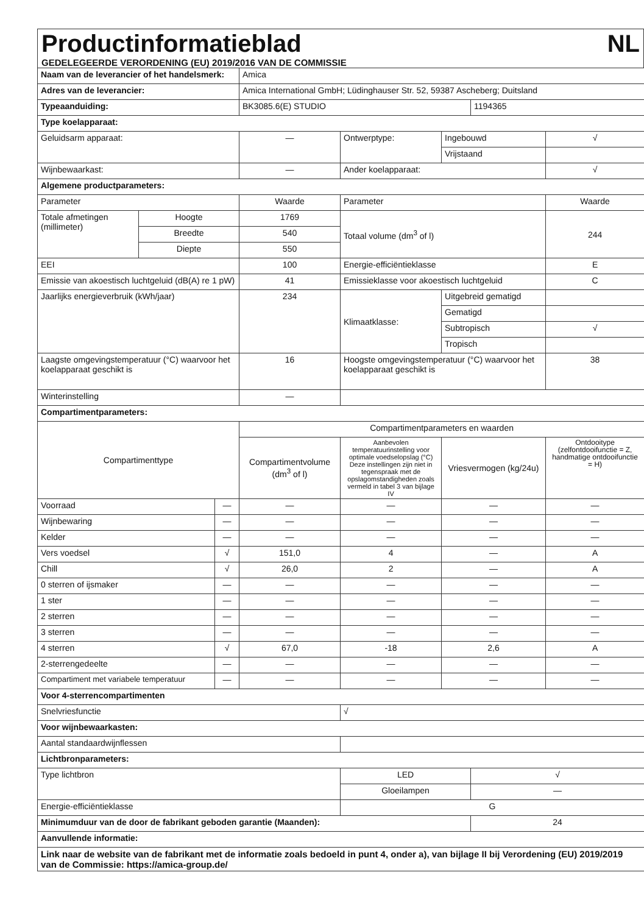Productinformatieblad
NL
GEDELEGEERDE VERORDENING (EU) 2019/2016 VAN DE COMMISSIE
| Naam van de leverancier of het handelsmerk: | | | Amica | | | | |
| Adres van de leverancier: | | | Amica International GmbH; Lüdinghauser Str. 52, 59387 Ascheberg; Duitsland | | | | |
| Typeaanduiding: | | | BK3085.6(E) STUDIO | | | 1194365 | |
| Type koelapparaat: | | | | | | | |
| Geluidsarm apparaat: | | | — | Ontwerptype: | Ingebouwd | | √ |
| | | | | | Vrijstaand | | |
| Wijnbewaarkast: | | | — | Ander koelapparaat: | | | √ |
| Algemene productparameters: | | | | | | | |
| Parameter | | | Waarde | Parameter | | | Waarde |
| Totale afmetingen (millimeter) | Hoogte | | 1769 | Totaal volume (dm<sup>3</sup> of l) | | | 244 |
| | Breedte | | 540 | | | | |
| | Diepte | | 550 | | | | |
| EEI | | | 100 | Energie-efficiëntieklasse | | | E |
| Emissie van akoestisch luchtgeluid (dB(A) re 1 pW) | | | 41 | Emissieklasse voor akoestisch luchtgeluid | | | C |
| Jaarlijks energieverbruik (kWh/jaar) | | | 234 | Klimaatklasse: | Uitgebreid gematigd | | |
| | | | | | Gematigd | | |
| | | | | | Subtropisch | | √ |
| | | | | | Tropisch | | |
| Laagste omgevingstemperatuur (°C) waarvoor het koelapparaat geschikt is | | | 16 | Hoogste omgevingstemperatuur (°C) waarvoor het koelapparaat geschikt is | | | 38 |
| Winterinstelling | | | — | | | | |
| Compartimentparameters: | | | | | | | |
| Compartimenttype | | | Compartimentparameters en waarden | | | | |
| | | | Compartimentvolume (dm<sup>3</sup> of l) | Aanbevolen temperatuurinstelling voor optimale voedselopslag (°C) Deze instellingen zijn niet in tegenspraak met de opslagomstandigheden zoals vermeld in tabel 3 van bijlage IV | Vriesvermogen (kg/24u) | | Ontdooitype (zelfontdooifunctie = Z, handmatige ontdooifunctie = H) |
| Voorraad | | — | — | — | — | | — |
| Wijnbewaring | | — | — | — | — | | — |
| Kelder | | — | — | — | — | | — |
| Vers voedsel | | √ | 151,0 | 4 | — | | A |
| Chill | | √ | 26,0 | 2 | — | | A |
| 0 sterren of ijsmaker | | — | — | — | — | | — |
| 1 ster | | — | — | — | — | | — |
| 2 sterren | | — | — | — | — | | — |
| 3 sterren | | — | — | — | — | | — |
| 4 sterren | | √ | 67,0 | -18 | 2,6 | | A |
| 2-sterrengedeelte | | — | — | — | — | | — |
| Compartiment met variabele temperatuur | | — | — | — | — | | — |
| Voor 4-sterrencompartimenten | | | | | | | |
| Snelvriesfunctie | | | | √ | | | |
| Voor wijnbewaarkasten: | | | | | | | |
| Aantal standaardwijnflessen | | | | | | | |
| Lichtbronparameters: | | | | | | | |
| Type lichtbron | | | | LED | | √ | |
| | | | | Gloeilampen | | — | |
| Energie-efficiëntieklasse | | | | G | | | |
| Minimumduur van de door de fabrikant geboden garantie (Maanden): | | | | | | 24 | |
| Aanvullende informatie: | | | | | | | |
| Link naar de website van de fabrikant met de informatie zoals bedoeld in punt 4, onder a), van bijlage II bij Verordening (EU) 2019/2019 van de Commissie: https://amica-group.de/ | | | | | | | |